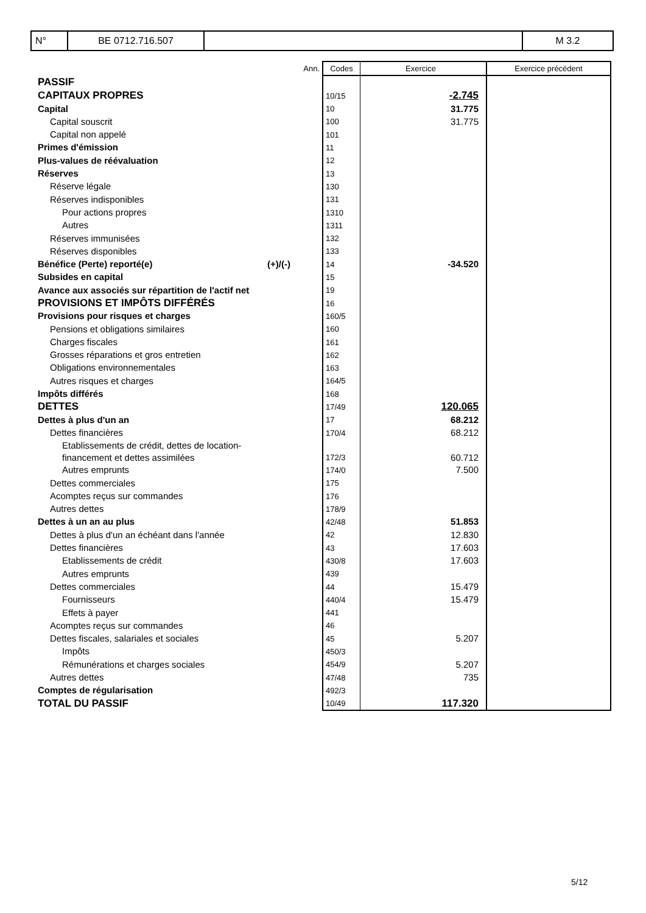| N° | BE 0712.716.507 | | M 3.2 |
| | Ann. | Codes | Exercice | Exercice précédent |
| PASSIF | | | | |
| CAPITAUX PROPRES | | 10/15 | -2.745 | |
| Capital | | 10 | 31.775 | |
| Capital souscrit | | 100 | 31.775 | |
| Capital non appelé | | 101 | | |
| Primes d'émission | | 11 | | |
| Plus-values de réévaluation | | 12 | | |
| Réserves | | 13 | | |
| Réserve légale | | 130 | | |
| Réserves indisponibles | | 131 | | |
| Pour actions propres | | 1310 | | |
| Autres | | 1311 | | |
| Réserves immunisées | | 132 | | |
| Réserves disponibles | | 133 | | |
| Bénéfice (Perte) reporté(e) (+)/(-) | | 14 | -34.520 | |
| Subsides en capital | | 15 | | |
| Avance aux associés sur répartition de l'actif net | | 19 | | |
| PROVISIONS ET IMPÔTS DIFFÉRÉS | | 16 | | |
| Provisions pour risques et charges | | 160/5 | | |
| Pensions et obligations similaires | | 160 | | |
| Charges fiscales | | 161 | | |
| Grosses réparations et gros entretien | | 162 | | |
| Obligations environnementales | | 163 | | |
| Autres risques et charges | | 164/5 | | |
| Impôts différés | | 168 | | |
| DETTES | | 17/49 | 120.065 | |
| Dettes à plus d'un an | | 17 | 68.212 | |
| Dettes financières | | 170/4 | 68.212 | |
| Etablissements de crédit, dettes de location- financement et dettes assimilées | | 172/3 | 60.712 | |
| Autres emprunts | | 174/0 | 7.500 | |
| Dettes commerciales | | 175 | | |
| Acomptes reçus sur commandes | | 176 | | |
| Autres dettes | | 178/9 | | |
| Dettes à un an au plus | | 42/48 | 51.853 | |
| Dettes à plus d'un an échéant dans l'année | | 42 | 12.830 | |
| Dettes financières | | 43 | 17.603 | |
| Etablissements de crédit | | 430/8 | 17.603 | |
| Autres emprunts | | 439 | | |
| Dettes commerciales | | 44 | 15.479 | |
| Fournisseurs | | 440/4 | 15.479 | |
| Effets à payer | | 441 | | |
| Acomptes reçus sur commandes | | 46 | | |
| Dettes fiscales, salariales et sociales | | 45 | 5.207 | |
| Impôts | | 450/3 | | |
| Rémunérations et charges sociales | | 454/9 | 5.207 | |
| Autres dettes | | 47/48 | 735 | |
| Comptes de régularisation | | 492/3 | | |
| TOTAL DU PASSIF | | 10/49 | 117.320 | |
5/12